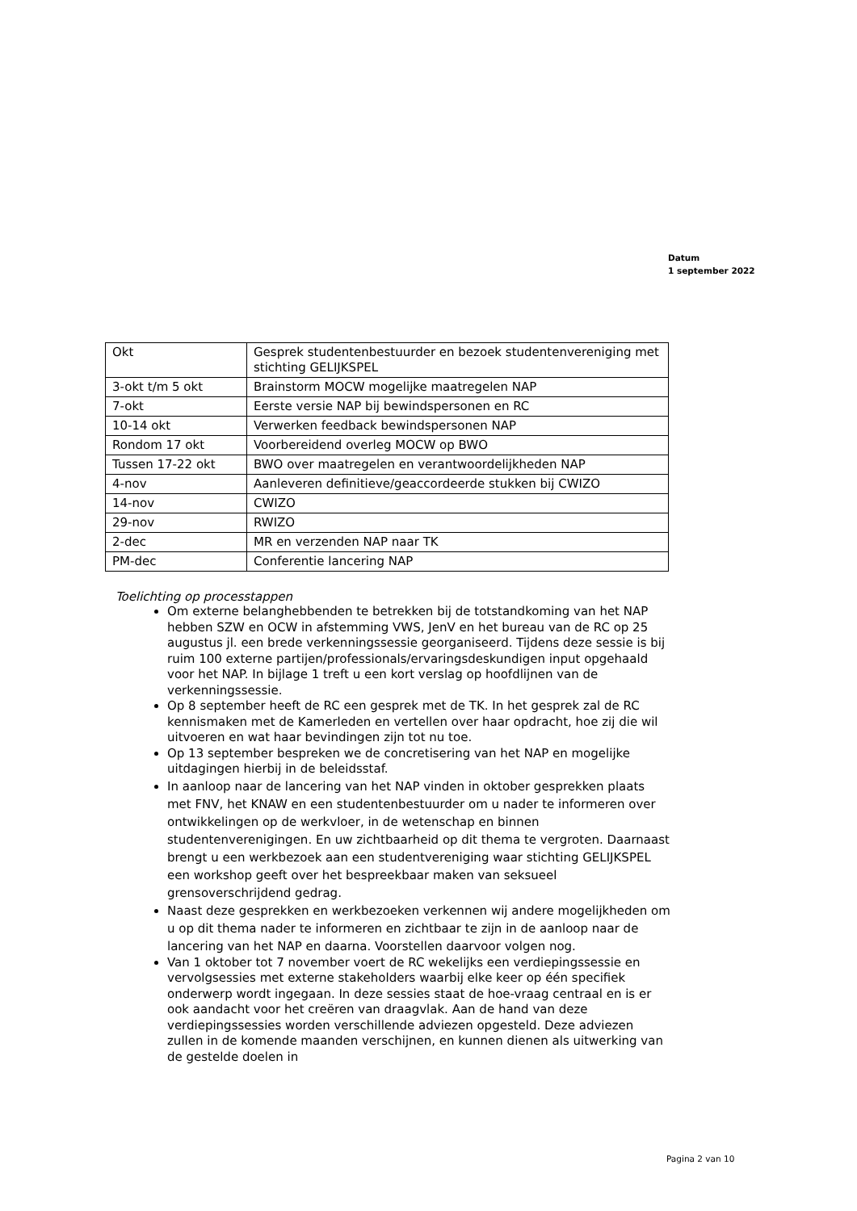Datum
1 september 2022
| Okt | Gesprek studentenbestuurder en bezoek studentenvereniging met stichting GELIJKSPEL |
| 3-okt t/m 5 okt | Brainstorm MOCW mogelijke maatregelen NAP |
| 7-okt | Eerste versie NAP bij bewindspersonen en RC |
| 10-14 okt | Verwerken feedback bewindspersonen NAP |
| Rondom 17 okt | Voorbereidend overleg MOCW op BWO |
| Tussen 17-22 okt | BWO over maatregelen en verantwoordelijkheden NAP |
| 4-nov | Aanleveren definitieve/geaccordeerde stukken bij CWIZO |
| 14-nov | CWIZO |
| 29-nov | RWIZO |
| 2-dec | MR en verzenden NAP naar TK |
| PM-dec | Conferentie lancering NAP |
Toelichting op processtappen
Om externe belanghebbenden te betrekken bij de totstandkoming van het NAP hebben SZW en OCW in afstemming VWS, JenV en het bureau van de RC op 25 augustus jl. een brede verkenningssessie georganiseerd. Tijdens deze sessie is bij ruim 100 externe partijen/professionals/ervaringsdeskundigen input opgehaald voor het NAP. In bijlage 1 treft u een kort verslag op hoofdlijnen van de verkenningssessie.
Op 8 september heeft de RC een gesprek met de TK. In het gesprek zal de RC kennismaken met de Kamerleden en vertellen over haar opdracht, hoe zij die wil uitvoeren en wat haar bevindingen zijn tot nu toe.
Op 13 september bespreken we de concretisering van het NAP en mogelijke uitdagingen hierbij in de beleidsstaf.
In aanloop naar de lancering van het NAP vinden in oktober gesprekken plaats met FNV, het KNAW en een studentenbestuurder om u nader te informeren over ontwikkelingen op de werkvloer, in de wetenschap en binnen studentenverenigingen. En uw zichtbaarheid op dit thema te vergroten. Daarnaast brengt u een werkbezoek aan een studentvereniging waar stichting GELIJKSPEL een workshop geeft over het bespreekbaar maken van seksueel grensoverschrijdend gedrag.
Naast deze gesprekken en werkbezoeken verkennen wij andere mogelijkheden om u op dit thema nader te informeren en zichtbaar te zijn in de aanloop naar de lancering van het NAP en daarna. Voorstellen daarvoor volgen nog.
Van 1 oktober tot 7 november voert de RC wekelijks een verdiepingssessie en vervolgsessies met externe stakeholders waarbij elke keer op één specifiek onderwerp wordt ingegaan. In deze sessies staat de hoe-vraag centraal en is er ook aandacht voor het creëren van draagvlak. Aan de hand van deze verdiepingssessies worden verschillende adviezen opgesteld. Deze adviezen zullen in de komende maanden verschijnen, en kunnen dienen als uitwerking van de gestelde doelen in
Pagina 2 van 10